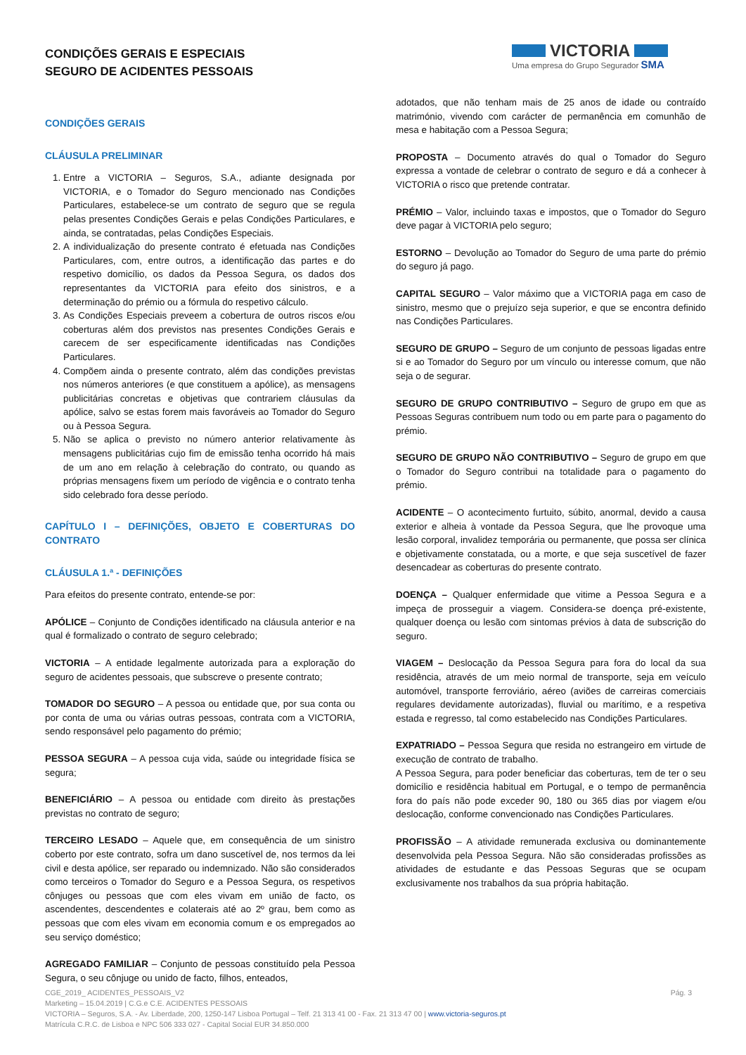CONDIÇÕES GERAIS E ESPECIAIS
SEGURO DE ACIDENTES PESSOAIS
VICTORIA
Uma empresa do Grupo Segurador SMA
CONDIÇÕES GERAIS
CLÁUSULA PRELIMINAR
1. Entre a VICTORIA – Seguros, S.A., adiante designada por VICTORIA, e o Tomador do Seguro mencionado nas Condições Particulares, estabelece-se um contrato de seguro que se regula pelas presentes Condições Gerais e pelas Condições Particulares, e ainda, se contratadas, pelas Condições Especiais.
2. A individualização do presente contrato é efetuada nas Condições Particulares, com, entre outros, a identificação das partes e do respetivo domicílio, os dados da Pessoa Segura, os dados dos representantes da VICTORIA para efeito dos sinistros, e a determinação do prémio ou a fórmula do respetivo cálculo.
3. As Condições Especiais preveem a cobertura de outros riscos e/ou coberturas além dos previstos nas presentes Condições Gerais e carecem de ser especificamente identificadas nas Condições Particulares.
4. Compõem ainda o presente contrato, além das condições previstas nos números anteriores (e que constituem a apólice), as mensagens publicitárias concretas e objetivas que contrariem cláusulas da apólice, salvo se estas forem mais favoráveis ao Tomador do Seguro ou à Pessoa Segura.
5. Não se aplica o previsto no número anterior relativamente às mensagens publicitárias cujo fim de emissão tenha ocorrido há mais de um ano em relação à celebração do contrato, ou quando as próprias mensagens fixem um período de vigência e o contrato tenha sido celebrado fora desse período.
CAPÍTULO I – DEFINIÇÕES, OBJETO E COBERTURAS DO CONTRATO
CLÁUSULA 1.ª - DEFINIÇÕES
Para efeitos do presente contrato, entende-se por:
APÓLICE – Conjunto de Condições identificado na cláusula anterior e na qual é formalizado o contrato de seguro celebrado;
VICTORIA – A entidade legalmente autorizada para a exploração do seguro de acidentes pessoais, que subscreve o presente contrato;
TOMADOR DO SEGURO – A pessoa ou entidade que, por sua conta ou por conta de uma ou várias outras pessoas, contrata com a VICTORIA, sendo responsável pelo pagamento do prémio;
PESSOA SEGURA – A pessoa cuja vida, saúde ou integridade física se segura;
BENEFICIÁRIO – A pessoa ou entidade com direito às prestações previstas no contrato de seguro;
TERCEIRO LESADO – Aquele que, em consequência de um sinistro coberto por este contrato, sofra um dano suscetível de, nos termos da lei civil e desta apólice, ser reparado ou indemnizado. Não são considerados como terceiros o Tomador do Seguro e a Pessoa Segura, os respetivos cônjuges ou pessoas que com eles vivam em união de facto, os ascendentes, descendentes e colaterais até ao 2º grau, bem como as pessoas que com eles vivam em economia comum e os empregados ao seu serviço doméstico;
AGREGADO FAMILIAR – Conjunto de pessoas constituído pela Pessoa Segura, o seu cônjuge ou unido de facto, filhos, enteados,
adotados, que não tenham mais de 25 anos de idade ou contraído matrimónio, vivendo com carácter de permanência em comunhão de mesa e habitação com a Pessoa Segura;
PROPOSTA – Documento através do qual o Tomador do Seguro expressa a vontade de celebrar o contrato de seguro e dá a conhecer à VICTORIA o risco que pretende contratar.
PRÉMIO – Valor, incluindo taxas e impostos, que o Tomador do Seguro deve pagar à VICTORIA pelo seguro;
ESTORNO – Devolução ao Tomador do Seguro de uma parte do prémio do seguro já pago.
CAPITAL SEGURO – Valor máximo que a VICTORIA paga em caso de sinistro, mesmo que o prejuízo seja superior, e que se encontra definido nas Condições Particulares.
SEGURO DE GRUPO – Seguro de um conjunto de pessoas ligadas entre si e ao Tomador do Seguro por um vínculo ou interesse comum, que não seja o de segurar.
SEGURO DE GRUPO CONTRIBUTIVO – Seguro de grupo em que as Pessoas Seguras contribuem num todo ou em parte para o pagamento do prémio.
SEGURO DE GRUPO NÃO CONTRIBUTIVO – Seguro de grupo em que o Tomador do Seguro contribui na totalidade para o pagamento do prémio.
ACIDENTE – O acontecimento furtuito, súbito, anormal, devido a causa exterior e alheia à vontade da Pessoa Segura, que lhe provoque uma lesão corporal, invalidez temporária ou permanente, que possa ser clínica e objetivamente constatada, ou a morte, e que seja suscetível de fazer desencadear as coberturas do presente contrato.
DOENÇA – Qualquer enfermidade que vitime a Pessoa Segura e a impeça de prosseguir a viagem. Considera-se doença pré-existente, qualquer doença ou lesão com sintomas prévios à data de subscrição do seguro.
VIAGEM – Deslocação da Pessoa Segura para fora do local da sua residência, através de um meio normal de transporte, seja em veículo automóvel, transporte ferroviário, aéreo (aviões de carreiras comerciais regulares devidamente autorizadas), fluvial ou marítimo, e a respetiva estada e regresso, tal como estabelecido nas Condições Particulares.
EXPATRIADO – Pessoa Segura que resida no estrangeiro em virtude de execução de contrato de trabalho.
A Pessoa Segura, para poder beneficiar das coberturas, tem de ter o seu domicílio e residência habitual em Portugal, e o tempo de permanência fora do país não pode exceder 90, 180 ou 365 dias por viagem e/ou deslocação, conforme convencionado nas Condições Particulares.
PROFISSÃO – A atividade remunerada exclusiva ou dominantemente desenvolvida pela Pessoa Segura. Não são consideradas profissões as atividades de estudante e das Pessoas Seguras que se ocupam exclusivamente nos trabalhos da sua própria habitação.
Pág. 3 CGE_2019_ ACIDENTES_PESSOAIS_V2
Marketing – 15.04.2019 | C.G.e C.E. ACIDENTES PESSOAIS
VICTORIA – Seguros, S.A. - Av. Liberdade, 200, 1250-147 Lisboa Portugal – Telf. 21 313 41 00 - Fax. 21 313 47 00 | www.victoria-seguros.pt
Matrícula C.R.C. de Lisboa e NPC 506 333 027 - Capital Social EUR 34.850.000